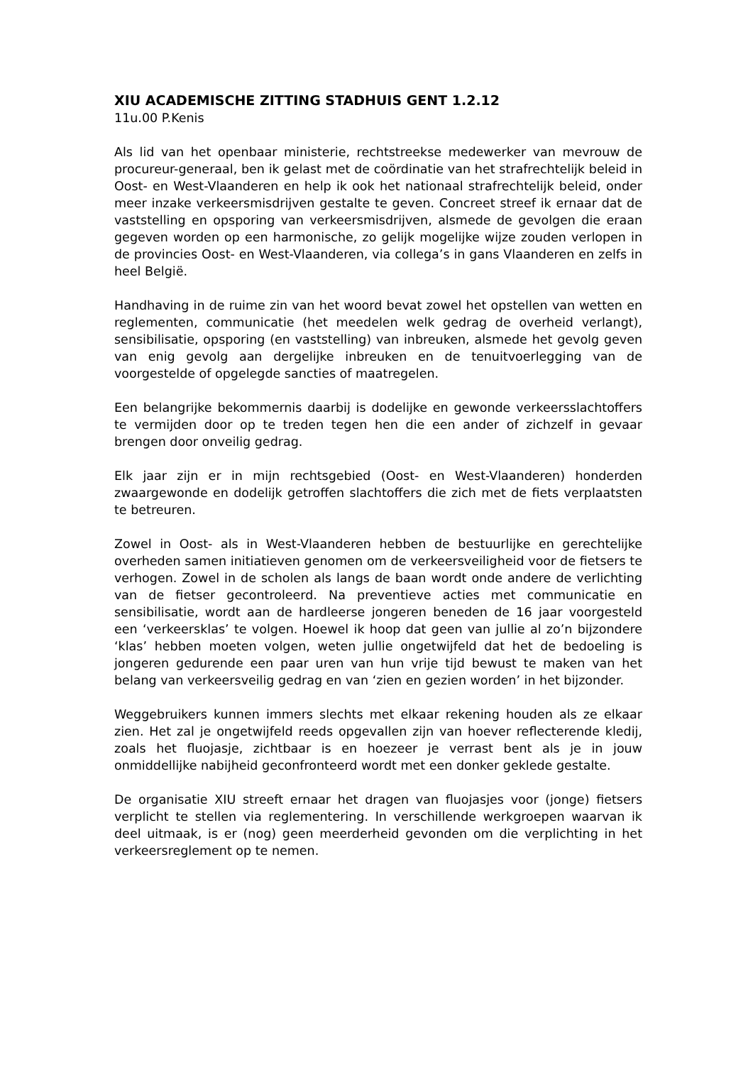XIU ACADEMISCHE ZITTING STADHUIS GENT 1.2.12
11u.00 P.Kenis
Als lid van het openbaar ministerie, rechtstreekse medewerker van mevrouw de procureur-generaal, ben ik gelast met de coördinatie van het strafrechtelijk beleid in Oost- en West-Vlaanderen en help ik ook het nationaal strafrechtelijk beleid, onder meer inzake verkeersmisdrijven gestalte te geven. Concreet streef ik ernaar dat de vaststelling en opsporing van verkeersmisdrijven, alsmede de gevolgen die eraan gegeven worden op een harmonische, zo gelijk mogelijke wijze zouden verlopen in de provincies Oost- en West-Vlaanderen, via collega’s in gans Vlaanderen en zelfs in heel België.
Handhaving in de ruime zin van het woord bevat zowel het opstellen van wetten en reglementen, communicatie (het meedelen welk gedrag de overheid verlangt), sensibilisatie, opsporing (en vaststelling) van inbreuken, alsmede het gevolg geven van enig gevolg aan dergelijke inbreuken en de tenuitvoerlegging van de voorgestelde of opgelegde sancties of maatregelen.
Een belangrijke bekommernis daarbij is dodelijke en gewonde verkeersslachtoffers te vermijden door op te treden tegen hen die een ander of zichzelf in gevaar brengen door onveilig gedrag.
Elk jaar zijn er in mijn rechtsgebied (Oost- en West-Vlaanderen) honderden zwaargewonde en dodelijk getroffen slachtoffers die zich met de fiets verplaatsten te betreuren.
Zowel in Oost- als in West-Vlaanderen hebben de bestuurlijke en gerechtelijke overheden samen initiatieven genomen om de verkeersveiligheid voor de fietsers te verhogen. Zowel in de scholen als langs de baan wordt onde andere de verlichting van de fietser gecontroleerd. Na preventieve acties met communicatie en sensibilisatie, wordt aan de hardleerse jongeren beneden de 16 jaar voorgesteld een ‘verkeersklas’ te volgen. Hoewel ik hoop dat geen van jullie al zo’n bijzondere ‘klas’ hebben moeten volgen, weten jullie ongetwijfeld dat het de bedoeling is jongeren gedurende een paar uren van hun vrije tijd bewust te maken van het belang van verkeersveilig gedrag en van ‘zien en gezien worden’ in het bijzonder.
Weggebruikers kunnen immers slechts met elkaar rekening houden als ze elkaar zien. Het zal je ongetwijfeld reeds opgevallen zijn van hoever reflecterende kledij, zoals het fluojasje, zichtbaar is en hoezeer je verrast bent als je in jouw onmiddellijke nabijheid geconfronteerd wordt met een donker geklede gestalte.
De organisatie XIU streeft ernaar het dragen van fluojasjes voor (jonge) fietsers verplicht te stellen via reglementering. In verschillende werkgroepen waarvan ik deel uitmaak, is er (nog) geen meerderheid gevonden om die verplichting in het verkeersreglement op te nemen.